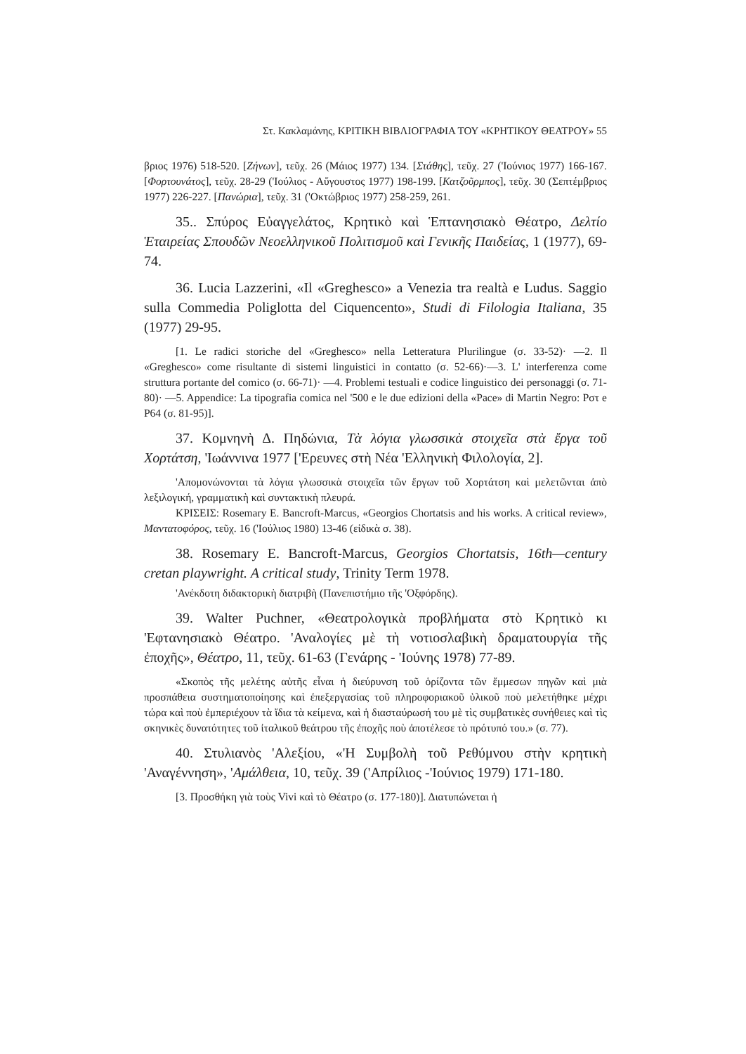Στ. Κακλαμάνης, ΚΡΙΤΙΚΗ ΒΙΒΛΙΟΓΡΑΦΙΑ ΤΟΥ «ΚΡΗΤΙΚΟΥ ΘΕΑΤΡΟΥ» 55
βριος 1976) 518-520. [Ζήνων], τεῦχ. 26 (Μάιος 1977) 134. [Στάθης], τεῦχ. 27 ('Ιούνιος 1977) 166-167. [Φορτουνάτος], τεῦχ. 28-29 ('Ιούλιος - Αὔγουστος 1977) 198-199. [Κατζοῦρμπος], τεῦχ. 30 (Σεπτέμβριος 1977) 226-227. [Πανώρια], τεῦχ. 31 ('Οκτώβριος 1977) 258-259, 261.
35.. Σπύρος Εὐαγγελάτος, Κρητικὸ καὶ Ἑπτανησιακὸ Θέατρο, Δελτίο Ἑταιρείας Σπουδῶν Νεοελληνικοῦ Πολιτισμοῦ καὶ Γενικῆς Παιδείας, 1 (1977), 69-74.
36. Lucia Lazzerini, «Il «Greghesco» a Venezia tra realtà e Ludus. Saggio sulla Commedia Poliglotta del Ciquencento», Studi di Filologia Italiana, 35 (1977) 29-95.
[1. Le radici storiche del «Greghesco» nella Letteratura Plurilingue (σ. 33-52)· —2. Il «Greghesco» come risultante di sistemi linguistici in contatto (σ. 52-66)·—3. L' interferenza come struttura portante del comico (σ. 66-71)· —4. Problemi testuali e codice linguistico dei personaggi (σ. 71-80)· —5. Appendice: La tipografia comica nel '500 e le due edizioni della «Pace» di Martin Negro: Pστ e P64 (σ. 81-95)].
37. Κομνηνὴ Δ. Πηδώνια, Τὰ λόγια γλωσσικὰ στοιχεῖα στὰ ἔργα τοῦ Χορτάτση, 'Ιωάννινα 1977 ['Ερευνες στὴ Νέα 'Ελληνικὴ Φιλολογία, 2].
'Απομονώνονται τὰ λόγια γλωσσικὰ στοιχεῖα τῶν ἔργων τοῦ Χορτάτση καὶ μελετῶνται ἀπὸ λεξιλογική, γραμματικὴ καὶ συντακτικὴ πλευρά.
ΚΡΙΣΕΙΣ: Rosemary E. Bancroft-Marcus, «Georgios Chortatsis and his works. A critical review», Μαντατοφόρος, τεῦχ. 16 ('Ιούλιος 1980) 13-46 (εἰδικὰ σ. 38).
38. Rosemary E. Bancroft-Marcus, Georgios Chortatsis, 16th—century cretan playwright. A critical study, Trinity Term 1978.
'Ανέκδοτη διδακτορικὴ διατριβὴ (Πανεπιστήμιο τῆς 'Οξφόρδης).
39. Walter Puchner, «Θεατρολογικὰ προβλήματα στὸ Κρητικὸ κι 'Εφτανησιακὸ Θέατρο. 'Αναλογίες μὲ τὴ νοτιοσλαβικὴ δραματουργία τῆς ἐποχῆς», Θέατρο, 11, τεῦχ. 61-63 (Γενάρης - 'Ιούνης 1978) 77-89.
«Σκοπὸς τῆς μελέτης αὐτῆς εἶναι ἡ διεύρυνση τοῦ ὁρίζοντα τῶν ἔμμεσων πηγῶν καὶ μιὰ προσπάθεια συστηματοποίησης καὶ ἐπεξεργασίας τοῦ πληροφοριακοῦ ὑλικοῦ ποὺ μελετήθηκε μέχρι τώρα καὶ ποὺ ἐμπεριέχουν τὰ ἴδια τὰ κείμενα, καὶ ἡ διασταύρωσή του μὲ τὶς συμβατικὲς συνήθειες καὶ τὶς σκηνικὲς δυνατότητες τοῦ ἰταλικοῦ θεάτρου τῆς ἐποχῆς ποὺ ἀποτέλεσε τὸ πρότυπό του.» (σ. 77).
40. Στυλιανὸς 'Αλεξίου, «'Η Συμβολὴ τοῦ Ρεθύμνου στὴν κρητικὴ 'Αναγέννηση», 'Αμάλθεια, 10, τεῦχ. 39 ('Απρίλιος -'Ιούνιος 1979) 171-180.
[3. Προσθήκη γιὰ τοὺς Vivi καὶ τὸ Θέατρο (σ. 177-180)]. Διατυπώνεται ἡ